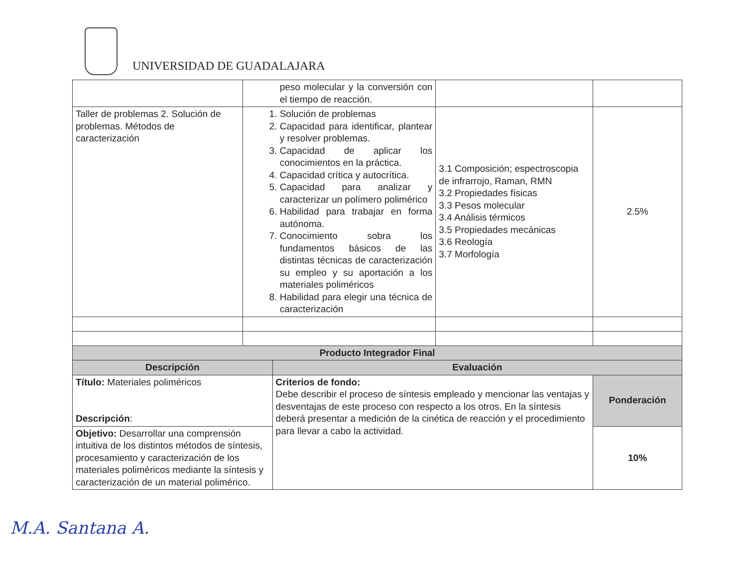UNIVERSIDAD DE GUADALAJARA
| | peso molecular y la conversión con el tiempo de reacción. | | | |
| Taller de problemas 2. Solución de problemas. Métodos de caracterización | 1. Solución de problemas 2. Capacidad para identificar, plantear y resolver problemas. 3. Capacidad de aplicar los conocimientos en la práctica. 4. Capacidad crítica y autocrítica. 5. Capacidad para analizar y caracterizar un polímero polimérico 6. Habilidad para trabajar en forma autónoma. 7. Conocimiento sobra los fundamentos básicos de las distintas técnicas de caracterización su empleo y su aportación a los materiales poliméricos 8. Habilidad para elegir una técnica de caracterización | | 3.1 Composición; espectroscopia de infrarrojo, Raman, RMN 3.2 Propiedades físicas 3.3 Pesos molecular 3.4 Análisis térmicos 3.5 Propiedades mecánicas 3.6 Reología 3.7 Morfología | 2.5% |
| Producto Integrador Final | | | | |
| Descripción | | Evaluación | | |
| Título: Materiales poliméricos Descripción : | | Criterios de fondo: Debe describir el proceso de síntesis empleado y mencionar las ventajas y desventajas de este proceso con respecto a los otros. En la síntesis deberá presentar a medición de la cinética de reacción y el procedimiento para llevar a cabo la actividad. | | Ponderación |
| Objetivo: Desarrollar una comprensión intuitiva de los distintos métodos de síntesis, procesamiento y caracterización de los materiales poliméricos mediante la síntesis y caracterización de un material polimérico. | | | | 10% |
M.A. Santana A.